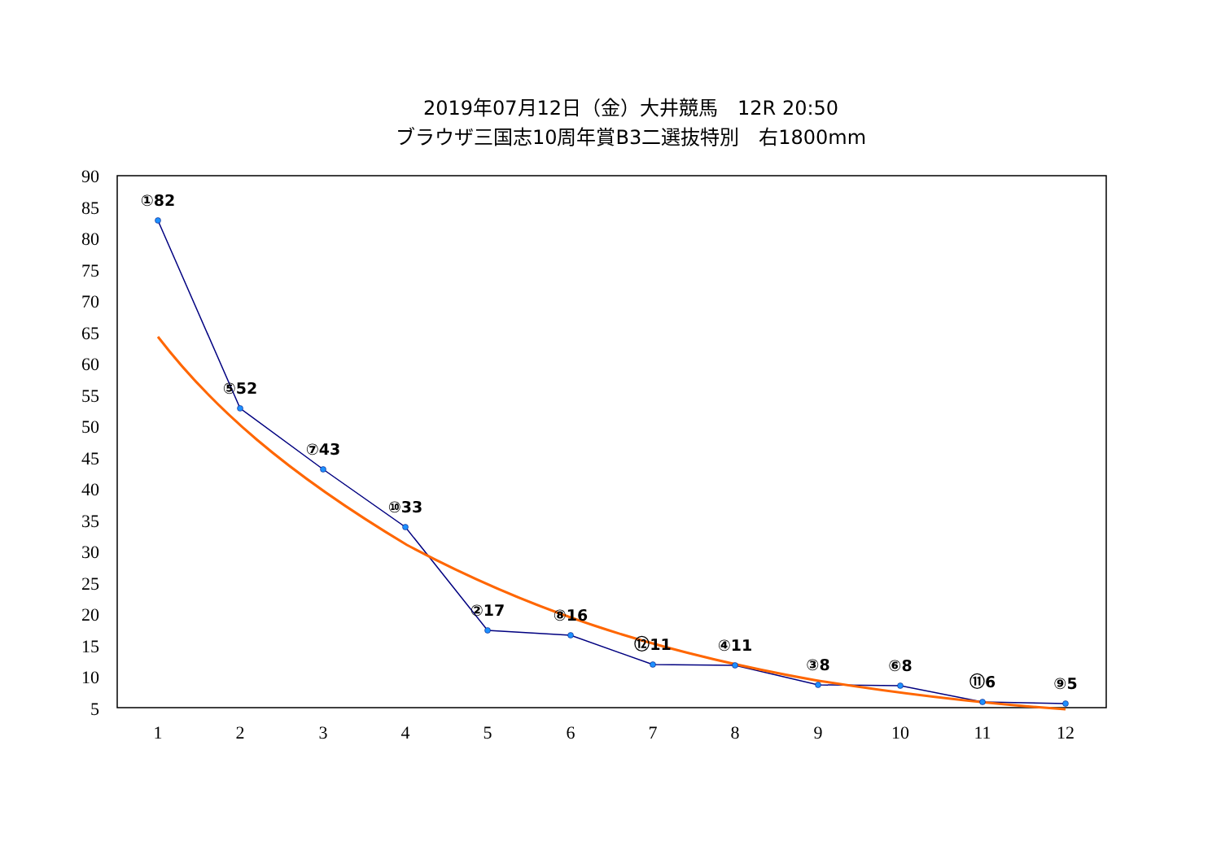2019年07月12日（金）大井競馬　12R 20:50
ブラウザ三国志10周年賞B3二選抜特別　右1800mm
90
85
80
75
70
65
60
55
50
45
40
35
30
25
20
15
10
5
1
2
3
4
5
6
7
8
9
10
11
12
①82
⑤52
⑦43
⑩33
②17
⑧16
⑫11
④11
③8
⑥8
⑪6
⑨5